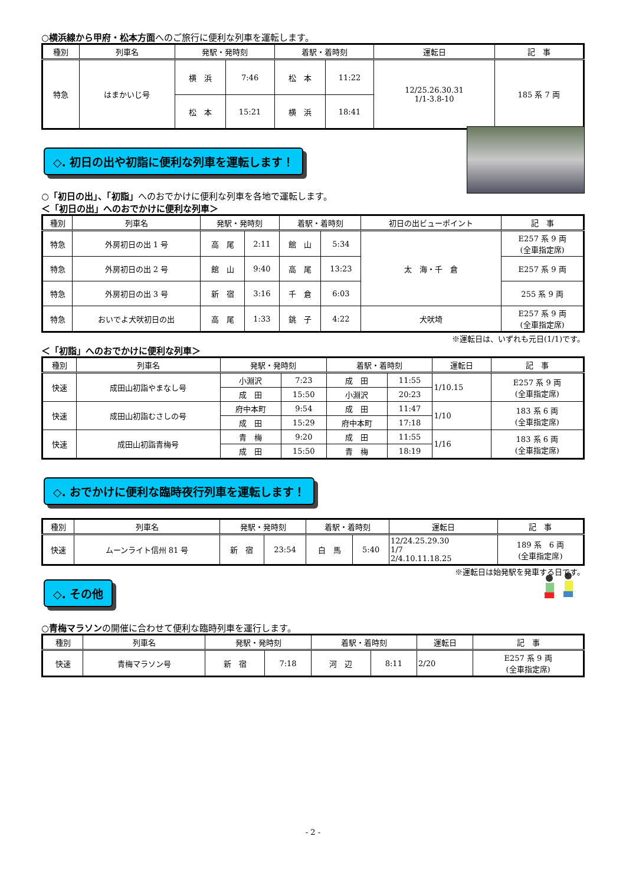○横浜線から甲府・松本方面へのご旅行に便利な列車を運転します。
| 種別 | 列車名 | 発駅・発時刻 | | 着駅・着時刻 | | 運転日 | 記 事 |
| --- | --- | --- | --- | --- | --- | --- | --- |
| 特急 | はまかいじ号 | 横 浜 | 7:46 | 松 本 | 11:22 | 12/25.26.30.31 1/1-3.8-10 | 185 系 7 両 |
| | | 松 本 | 15:21 | 横 浜 | 18:41 | | |
◇. 初日の出や初詣に便利な列車を運転します！
○「初日の出」、「初詣」へのおでかけに便利な列車を各地で運転します。
＜「初日の出」へのおでかけに便利な列車＞
| 種別 | 列車名 | 発駅・発時刻 | | 着駅・着時刻 | | 初日の出ビューポイント | 記 事 |
| --- | --- | --- | --- | --- | --- | --- | --- |
| 特急 | 外房初日の出 1 号 | 高 尾 | 2:11 | 館 山 | 5:34 | 太 海・千 倉 | E257 系 9 両 (全車指定席) |
| 特急 | 外房初日の出 2 号 | 館 山 | 9:40 | 高 尾 | 13:23 | | E257 系 9 両 |
| 特急 | 外房初日の出 3 号 | 新 宿 | 3:16 | 千 倉 | 6:03 | | 255 系 9 両 |
| 特急 | おいでよ犬吠初日の出 | 高 尾 | 1:33 | 銚 子 | 4:22 | 犬吠埼 | E257 系 9 両 (全車指定席) |
※運転日は、いずれも元日(1/1)です。
＜「初詣」へのおでかけに便利な列車＞
| 種別 | 列車名 | 発駅・発時刻 | | 着駅・着時刻 | | 運転日 | 記 事 |
| --- | --- | --- | --- | --- | --- | --- | --- |
| 快速 | 成田山初詣やまなし号 | 小淵沢 | 7:23 | 成 田 | 11:55 | 1/10.15 | E257 系 9 両 (全車指定席) |
| | | 成 田 | 15:50 | 小淵沢 | 20:23 | | |
| 快速 | 成田山初詣むさしの号 | 府中本町 | 9:54 | 成 田 | 11:47 | 1/10 | 183 系 6 両 (全車指定席) |
| | | 成 田 | 15:29 | 府中本町 | 17:18 | | |
| 快速 | 成田山初詣青梅号 | 青 梅 | 9:20 | 成 田 | 11:55 | 1/16 | 183 系 6 両 (全車指定席) |
| | | 成 田 | 15:50 | 青 梅 | 18:19 | | |
◇. おでかけに便利な臨時夜行列車を運転します！
| 種別 | 列車名 | 発駅・発時刻 | | 着駅・着時刻 | | 運転日 | 記 事 |
| --- | --- | --- | --- | --- | --- | --- | --- |
| 快速 | ムーンライト信州 81 号 | 新 宿 | 23:54 | 白 馬 | 5:40 | 12/24.25.29.30 1/7 2/4.10.11.18.25 | 189 系 6 両 (全車指定席) |
※運転日は始発駅を発車する日です。
◇. その他
○青梅マラソンの開催に合わせて便利な臨時列車を運行します。
| 種別 | 列車名 | 発駅・発時刻 | | 着駅・着時刻 | | 運転日 | 記 事 |
| --- | --- | --- | --- | --- | --- | --- | --- |
| 快速 | 青梅マラソン号 | 新 宿 | 7:18 | 河 辺 | 8:11 | 2/20 | E257 系 9 両 (全車指定席) |
- 2 -